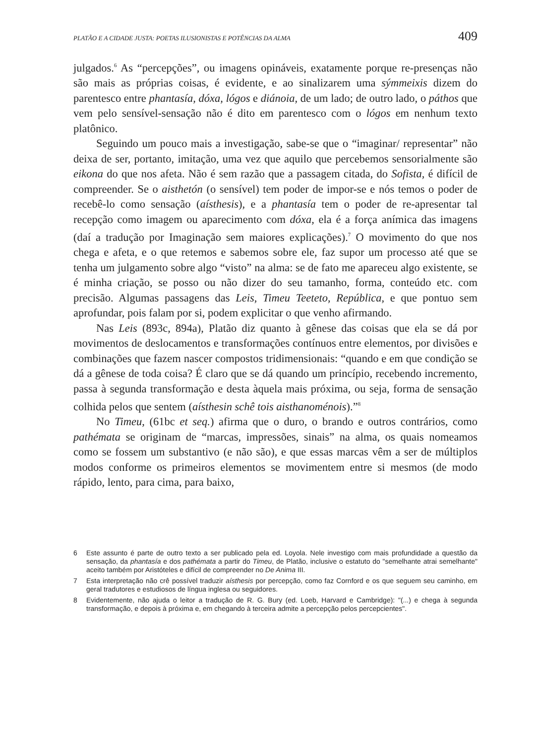PLATÃO E A CIDADE JUSTA: POETAS ILUSIONISTAS E POTÊNCIAS DA ALMA 409
julgados.<sup>6</sup> As “percepções”, ou imagens opináveis, exatamente porque re-presenças não são mais as próprias coisas, é evidente, e ao sinalizarem uma sýmmeixis dizem do parentesco entre phantasía, dóxa, lógos e diánoia, de um lado; de outro lado, o páthos que vem pelo sensível-sensação não é dito em parentesco com o lógos em nenhum texto platônico.
Seguindo um pouco mais a investigação, sabe-se que o “imaginar/ representar” não deixa de ser, portanto, imitação, uma vez que aquilo que percebemos sensorialmente são eikona do que nos afeta. Não é sem razão que a passagem citada, do Sofista, é difícil de compreender. Se o aisthetón (o sensível) tem poder de impor-se e nós temos o poder de recebê-lo como sensação (aísthesis), e a phantasía tem o poder de re-apresentar tal recepção como imagem ou aparecimento com dóxa, ela é a força anímica das imagens (daí a tradução por Imaginação sem maiores explicações).<sup>7</sup> O movimento do que nos chega e afeta, e o que retemos e sabemos sobre ele, faz supor um processo até que se tenha um julgamento sobre algo “visto” na alma: se de fato me apareceu algo existente, se é minha criação, se posso ou não dizer do seu tamanho, forma, conteúdo etc. com precisão. Algumas passagens das Leis, Timeu Teeteto, República, e que pontuo sem aprofundar, pois falam por si, podem explicitar o que venho afirmando.
Nas Leis (893c, 894a), Platão diz quanto à gênese das coisas que ela se dá por movimentos de deslocamentos e transformações contínuos entre elementos, por divisões e combinações que fazem nascer compostos tridimensionais: “quando e em que condição se dá a gênese de toda coisa? É claro que se dá quando um princípio, recebendo incremento, passa à segunda transformação e desta àquela mais próxima, ou seja, forma de sensação colhida pelos que sentem (aísthesin schê tois aisthanoménois).”<sup>8</sup>
No Timeu, (61bc et seq.) afirma que o duro, o brando e outros contrários, como pathémata se originam de “marcas, impressões, sinais” na alma, os quais nomeamos como se fossem um substantivo (e não são), e que essas marcas vêm a ser de múltiplos modos conforme os primeiros elementos se movimentem entre si mesmos (de modo rápido, lento, para cima, para baixo,
6 Este assunto é parte de outro texto a ser publicado pela ed. Loyola. Nele investigo com mais profundidade a questão da sensação, da phantasía e dos pathémata a partir do Timeu, de Platão, inclusive o estatuto do "semelhante atrai semelhante" aceito também por Aristóteles e difícil de compreender no De Anima III.
7 Esta interpretação não crê possível traduzir aísthesis por percepção, como faz Cornford e os que seguem seu caminho, em geral tradutores e estudiosos de língua inglesa ou seguidores.
8 Evidentemente, não ajuda o leitor a tradução de R. G. Bury (ed. Loeb, Harvard e Cambridge): "(...) e chega à segunda transformação, e depois à próxima e, em chegando à terceira admite a percepção pelos percepcientes".